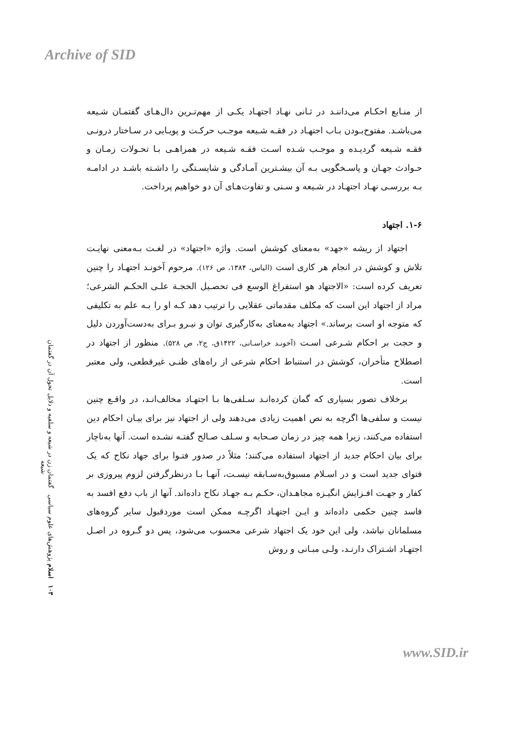Archive of SID
از منـابع احکـام می‌داننـد در ثـانی نهـاد اجتهـاد یکـی از مهم‌تـرین دال‌هـای گفتمـان شـیعه می‌باشـد. مفتوح‌بـودن بـاب اجتهـاد در فقـه شـیعه موجـب حرکـت و پویـایی در سـاختار درونـی فقـه شـیعه گردیـده و موجـب شـده اسـت فقـه شـیعه در همراهـی بـا تحـولات زمـان و حـوادث جهـان و پاسـخگویی بـه آن بیشـترین آمـادگی و شایسـتگی را داشـته باشـد در ادامـه بـه بررسـی نهـاد اجتهـاد در شـیعه و سـنی و تفاوت‌هـای آن دو خواهیم پرداخت.
۱-۶. اجتهاد
اجتهاد از ریشه «جهد» به‌معنای کوشش است. واژه «اجتهاد» در لغـت بـه‌معنی نهایـت تلاش و کوشش در انجام هر کاری است (الیاس، ۱۳۸۴، ص ۱۲۶). مرحوم آخونـد اجتهـاد را چنین تعریف کرده است: «الاجتهاد هو استفراغ الوسع فی تحصـیل الحجـة علـی الحکـم الشرعی؛ مراد از اجتهاد این است که مکلف مقدماتی عقلایی را ترتیب دهد کـه او را بـه علم به تکلیفی که متوجه او است برساند.» اجتهاد به‌معنای به‌کارگیری توان و نیـرو بـرای به‌دست‌آوردن دلیل و حجت بر احکام شـرعی اسـت (آخونـد خراسـانی، ۱۴۲۲ق، ج۲، ص ۵۲۸). منظور از اجتهاد در اصطلاح متأخران، کوشش در استنباط احکام شرعی از راه‌های ظنـی غیرقطعی، ولی معتبر است.
برخلاف تصور بسیاری که گمان کرده‌انـد سـلفی‌ها بـا اجتهـاد مخالف‌انـد، در واقـع چنین نیست و سلفی‌ها اگرچه به نص اهمیت زیادی می‌دهند ولی از اجتهاد نیز برای بیـان احکام دین استفاده می‌کنند، زیرا همه چیز در زمان صـحابه و سـلف صـالح گفتـه نشـده است. آنها به‌ناچار برای بیان احکام جدید از اجتهاد استفاده می‌کنند؛ مثلاً در صدور فتـوا برای جهاد نکاح که یک فتوای جدید است و در اسـلام مسبوق‌به‌سـابقه نیسـت، آنهـا بـا درنظرگرفتن لزوم پیروزی بر کفار و جهـت افـزایش انگیـزه مجاهـدان، حکـم بـه جهـاد نکاح داده‌اند. آنها از باب دفع افسد به فاسد چنین حکمی داده‌اند و ایـن اجتهـاد اگرچـه ممکن است موردقبول سایر گروه‌های مسلمانان نباشد، ولی این خود یک اجتهاد شرعی محسوب می‌شود، پس دو گـروه در اصـل اجتهـاد اشـتراک دارنـد، ولـی مبـانی و روش
۱۰۳ اسلام پژوهش‌های علوم سیاسی گفتمان زن در شیعه و سلفیه و دلایل تحول آن در گفتمان شیعه
www.SID.ir